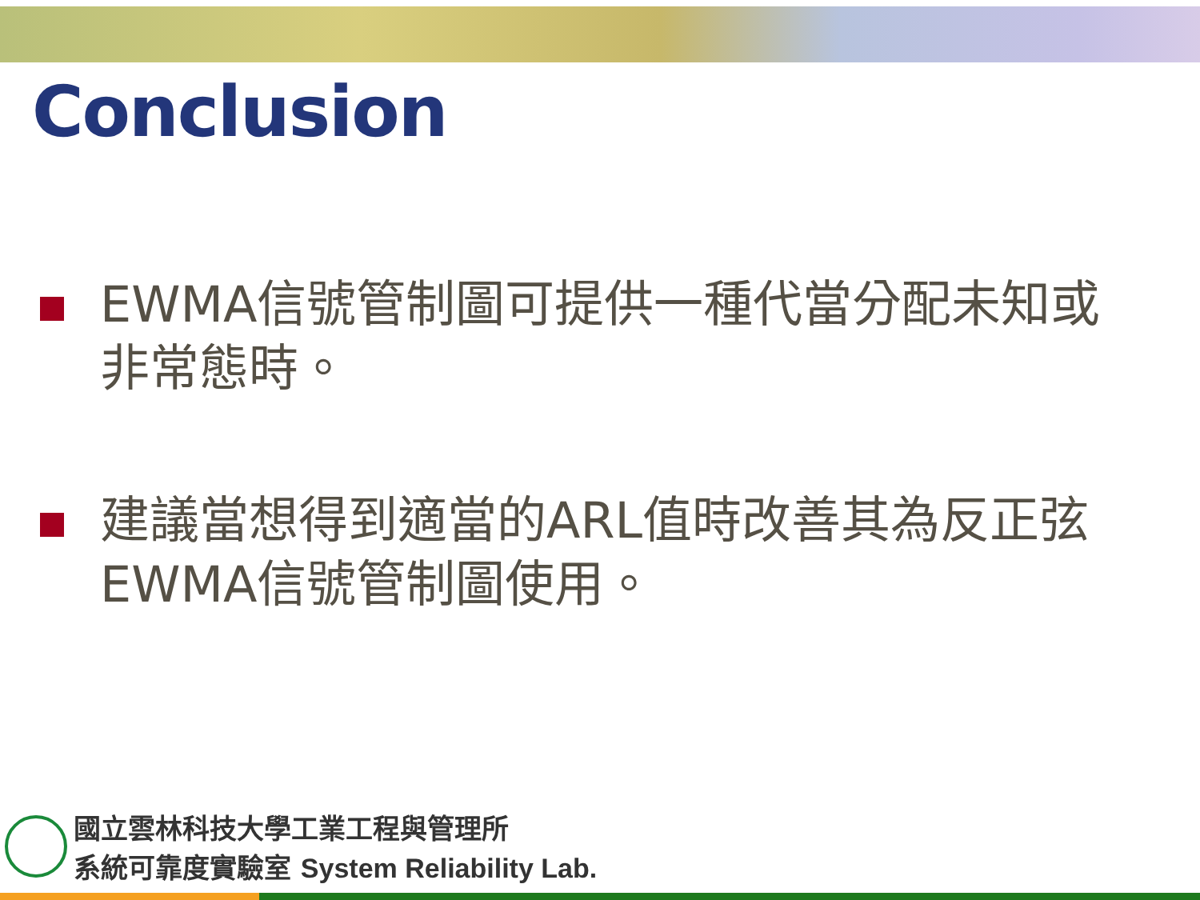Conclusion
EWMA信號管制圖可提供一種代當分配未知或非常態時。
建議當想得到適當的ARL值時改善其為反正弦EWMA信號管制圖使用。
國立雲林科技大學工業工程與管理所
系統可靠度實驗室 System Reliability Lab.